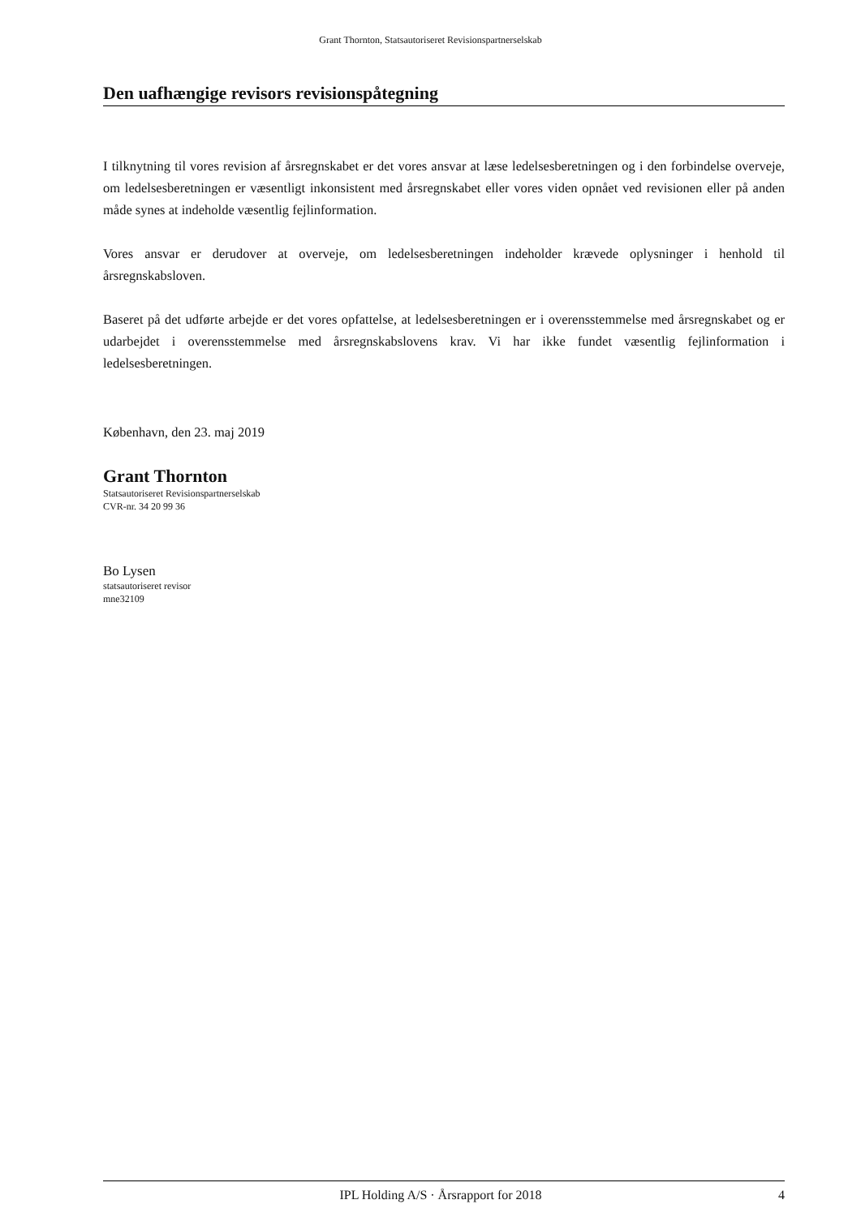Grant Thornton, Statsautoriseret Revisionspartnerselskab
Den uafhængige revisors revisionspåtegning
I tilknytning til vores revision af årsregnskabet er det vores ansvar at læse ledelsesberetningen og i den forbindelse overveje, om ledelsesberetningen er væsentligt inkonsistent med årsregnskabet eller vores viden opnået ved revisionen eller på anden måde synes at indeholde væsentlig fejlinformation.
Vores ansvar er derudover at overveje, om ledelsesberetningen indeholder krævede oplysninger i henhold til årsregnskabsloven.
Baseret på det udførte arbejde er det vores opfattelse, at ledelsesberetningen er i overensstemmelse med årsregnskabet og er udarbejdet i overensstemmelse med årsregnskabslovens krav. Vi har ikke fundet væsentlig fejlinformation i ledelsesberetningen.
København, den 23. maj 2019
Grant Thornton
Statsautoriseret Revisionspartnerselskab
CVR-nr. 34 20 99 36
Bo Lysen
statsautoriseret revisor
mne32109
IPL Holding A/S · Årsrapport for 2018 4